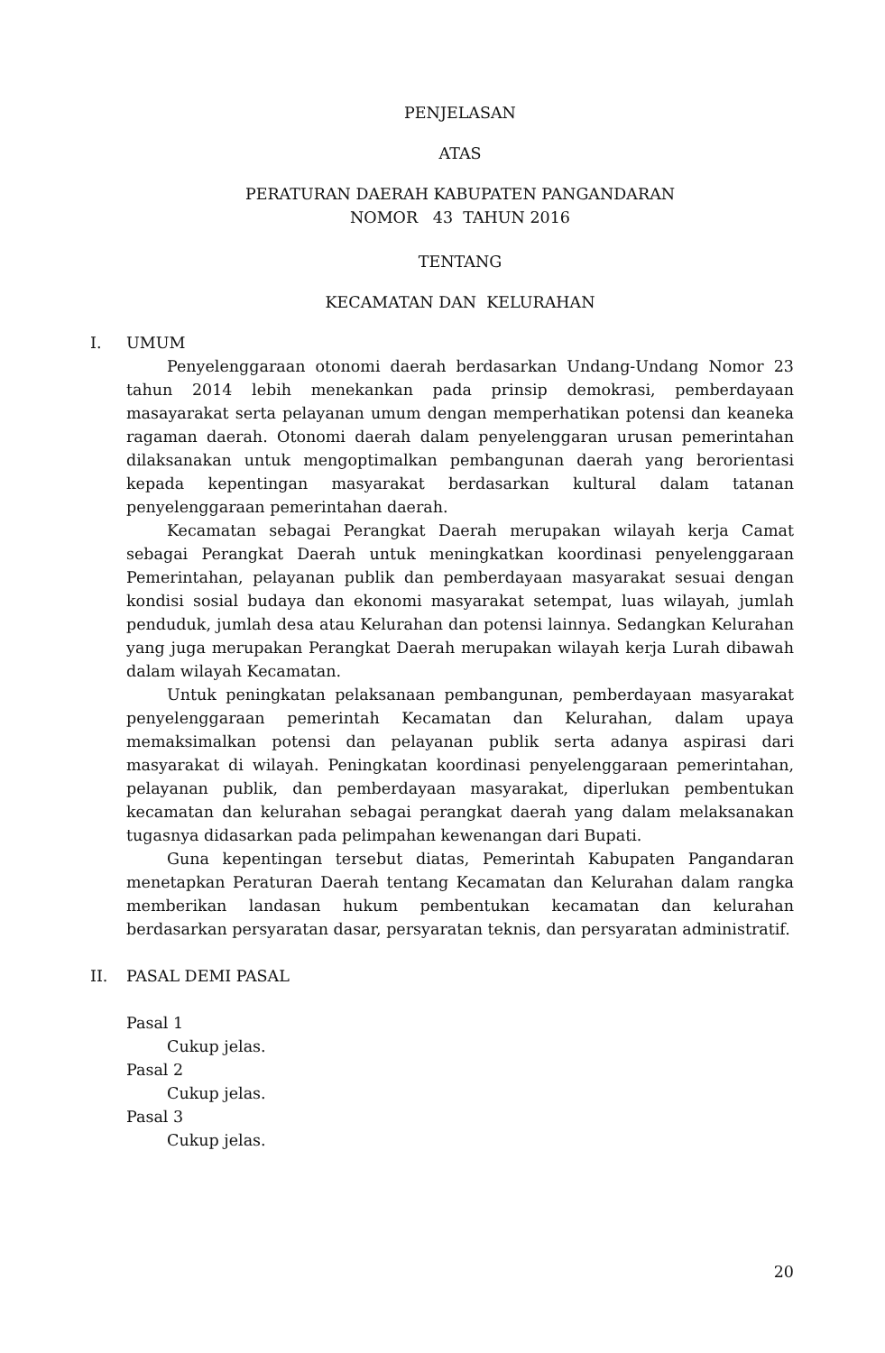PENJELASAN
ATAS
PERATURAN DAERAH KABUPATEN PANGANDARAN
NOMOR 43 TAHUN 2016
TENTANG
KECAMATAN DAN KELURAHAN
I. UMUM
Penyelenggaraan otonomi daerah berdasarkan Undang-Undang Nomor 23 tahun 2014 lebih menekankan pada prinsip demokrasi, pemberdayaan masayarakat serta pelayanan umum dengan memperhatikan potensi dan keaneka ragaman daerah. Otonomi daerah dalam penyelenggaran urusan pemerintahan dilaksanakan untuk mengoptimalkan pembangunan daerah yang berorientasi kepada kepentingan masyarakat berdasarkan kultural dalam tatanan penyelenggaraan pemerintahan daerah.
Kecamatan sebagai Perangkat Daerah merupakan wilayah kerja Camat sebagai Perangkat Daerah untuk meningkatkan koordinasi penyelenggaraan Pemerintahan, pelayanan publik dan pemberdayaan masyarakat sesuai dengan kondisi sosial budaya dan ekonomi masyarakat setempat, luas wilayah, jumlah penduduk, jumlah desa atau Kelurahan dan potensi lainnya. Sedangkan Kelurahan yang juga merupakan Perangkat Daerah merupakan wilayah kerja Lurah dibawah dalam wilayah Kecamatan.
Untuk peningkatan pelaksanaan pembangunan, pemberdayaan masyarakat penyelenggaraan pemerintah Kecamatan dan Kelurahan, dalam upaya memaksimalkan potensi dan pelayanan publik serta adanya aspirasi dari masyarakat di wilayah. Peningkatan koordinasi penyelenggaraan pemerintahan, pelayanan publik, dan pemberdayaan masyarakat, diperlukan pembentukan kecamatan dan kelurahan sebagai perangkat daerah yang dalam melaksanakan tugasnya didasarkan pada pelimpahan kewenangan dari Bupati.
Guna kepentingan tersebut diatas, Pemerintah Kabupaten Pangandaran menetapkan Peraturan Daerah tentang Kecamatan dan Kelurahan dalam rangka memberikan landasan hukum pembentukan kecamatan dan kelurahan berdasarkan persyaratan dasar, persyaratan teknis, dan persyaratan administratif.
II. PASAL DEMI PASAL
Pasal 1
Cukup jelas.
Pasal 2
Cukup jelas.
Pasal 3
Cukup jelas.
20